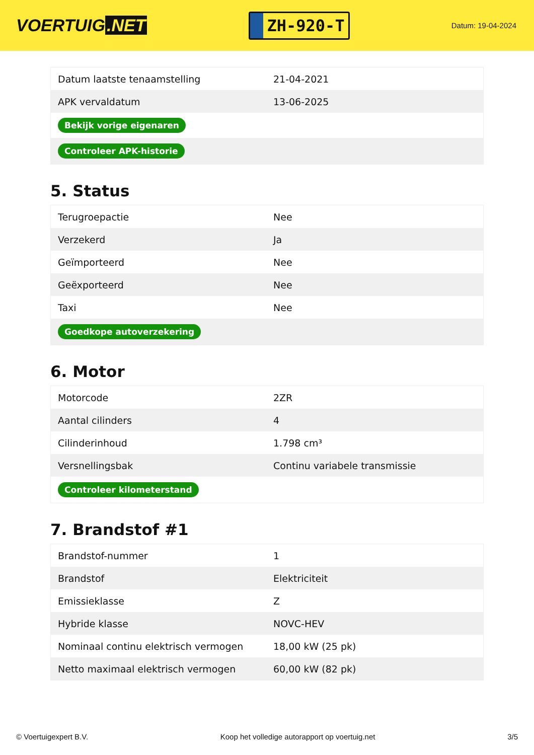VOERTUIG.NET
ZH-920-T
Datum: 19-04-2024
| Datum laatste tenaamstelling | 21-04-2021 |
| APK vervaldatum | 13-06-2025 |
| Bekijk vorige eigenaren | |
| Controleer APK-historie | |
5. Status
| Terugroepactie | Nee |
| Verzekerd | Ja |
| Geïmporteerd | Nee |
| Geëxporteerd | Nee |
| Taxi | Nee |
| Goedkope autoverzekering | |
6. Motor
| Motorcode | 2ZR |
| Aantal cilinders | 4 |
| Cilinderinhoud | 1.798 cm³ |
| Versnellingsbak | Continu variabele transmissie |
| Controleer kilometerstand | |
7. Brandstof #1
| Brandstof-nummer | 1 |
| Brandstof | Elektriciteit |
| Emissieklasse | Z |
| Hybride klasse | NOVC-HEV |
| Nominaal continu elektrisch vermogen | 18,00 kW (25 pk) |
| Netto maximaal elektrisch vermogen | 60,00 kW (82 pk) |
© Voertuigexpert B.V. Koop het volledige autorapport op voertuig.net 3/5